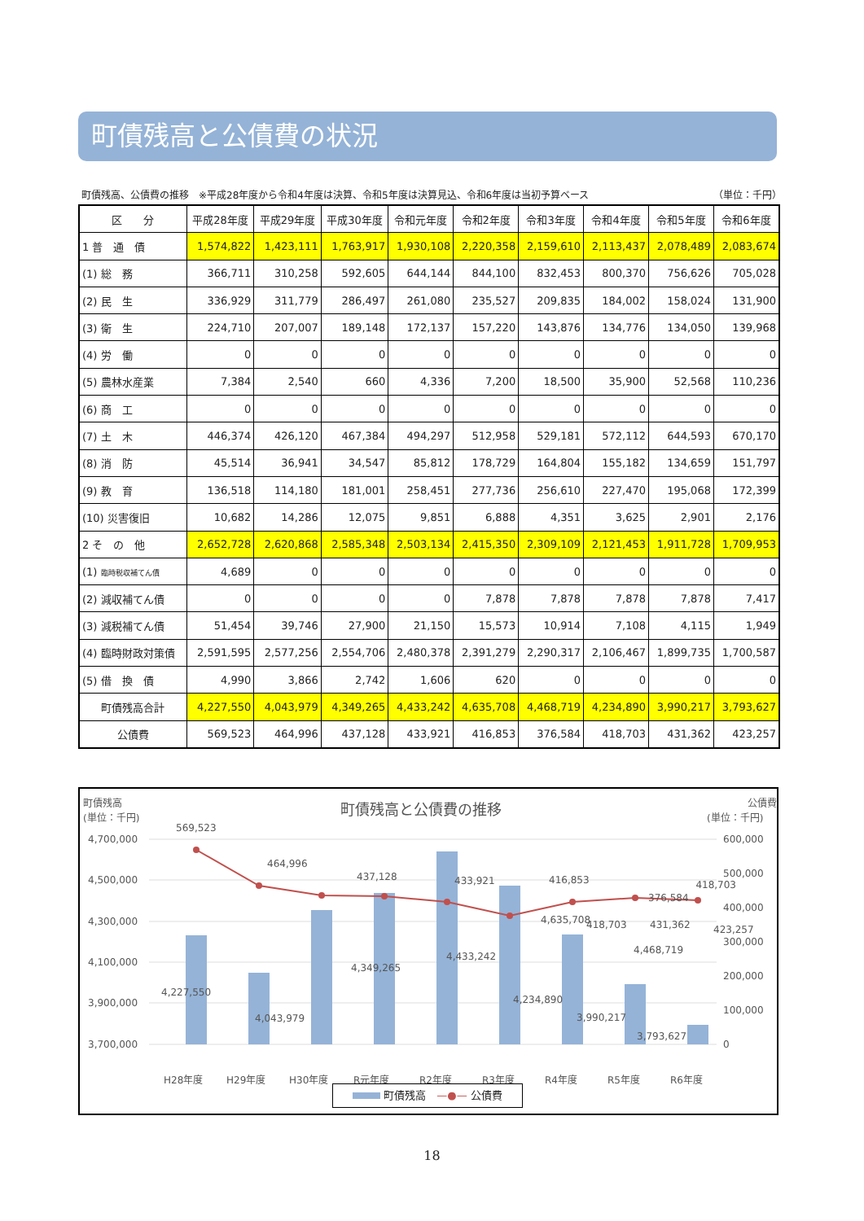町債残高と公債費の状況
町債残高、公債費の推移　※平成28年度から令和4年度は決算、令和5年度は決算見込、令和6年度は当初予算ベース （単位：千円）
| 区 分 | 平成28年度 | 平成29年度 | 平成30年度 | 令和元年度 | 令和2年度 | 令和3年度 | 令和4年度 | 令和5年度 | 令和6年度 |
| --- | --- | --- | --- | --- | --- | --- | --- | --- | --- |
| 1 普 通 債 | 1,574,822 | 1,423,111 | 1,763,917 | 1,930,108 | 2,220,358 | 2,159,610 | 2,113,437 | 2,078,489 | 2,083,674 |
| (1) 総 務 | 366,711 | 310,258 | 592,605 | 644,144 | 844,100 | 832,453 | 800,370 | 756,626 | 705,028 |
| (2) 民 生 | 336,929 | 311,779 | 286,497 | 261,080 | 235,527 | 209,835 | 184,002 | 158,024 | 131,900 |
| (3) 衛 生 | 224,710 | 207,007 | 189,148 | 172,137 | 157,220 | 143,876 | 134,776 | 134,050 | 139,968 |
| (4) 労 働 | 0 | 0 | 0 | 0 | 0 | 0 | 0 | 0 | 0 |
| (5) 農林水産業 | 7,384 | 2,540 | 660 | 4,336 | 7,200 | 18,500 | 35,900 | 52,568 | 110,236 |
| (6) 商 工 | 0 | 0 | 0 | 0 | 0 | 0 | 0 | 0 | 0 |
| (7) 土 木 | 446,374 | 426,120 | 467,384 | 494,297 | 512,958 | 529,181 | 572,112 | 644,593 | 670,170 |
| (8) 消 防 | 45,514 | 36,941 | 34,547 | 85,812 | 178,729 | 164,804 | 155,182 | 134,659 | 151,797 |
| (9) 教 育 | 136,518 | 114,180 | 181,001 | 258,451 | 277,736 | 256,610 | 227,470 | 195,068 | 172,399 |
| (10) 災害復旧 | 10,682 | 14,286 | 12,075 | 9,851 | 6,888 | 4,351 | 3,625 | 2,901 | 2,176 |
| 2 そ の 他 | 2,652,728 | 2,620,868 | 2,585,348 | 2,503,134 | 2,415,350 | 2,309,109 | 2,121,453 | 1,911,728 | 1,709,953 |
| (1) 臨時税収補てん債 | 4,689 | 0 | 0 | 0 | 0 | 0 | 0 | 0 | 0 |
| (2) 減収補てん債 | 0 | 0 | 0 | 0 | 7,878 | 7,878 | 7,878 | 7,878 | 7,417 |
| (3) 減税補てん債 | 51,454 | 39,746 | 27,900 | 21,150 | 15,573 | 10,914 | 7,108 | 4,115 | 1,949 |
| (4) 臨時財政対策債 | 2,591,595 | 2,577,256 | 2,554,706 | 2,480,378 | 2,391,279 | 2,290,317 | 2,106,467 | 1,899,735 | 1,700,587 |
| (5) 借 換 債 | 4,990 | 3,866 | 2,742 | 1,606 | 620 | 0 | 0 | 0 | 0 |
| 町債残高合計 | 4,227,550 | 4,043,979 | 4,349,265 | 4,433,242 | 4,635,708 | 4,468,719 | 4,234,890 | 3,990,217 | 3,793,627 |
| 公債費 | 569,523 | 464,996 | 437,128 | 433,921 | 416,853 | 376,584 | 418,703 | 431,362 | 423,257 |
町債残高
(単位：千円)
町債残高と公債費の推移
公債費
(単位：千円)
4,700,000
4,500,000
4,300,000
4,100,000
3,900,000
3,700,000
600,000
500,000
400,000
300,000
200,000
100,000
0
569,523
464,996
437,128
433,921
416,853
376,584
418,703
4,227,550
4,043,979
4,349,265
4,433,242
4,635,708
4,468,719
H28年度
H29年度
H30年度
R元年度
R2年度
R3年度
R4年度
R5年度
R6年度
418,703 431,362 423,257
4,234,890
3,990,217
3,793,627
町債残高　—●— 公債費
18